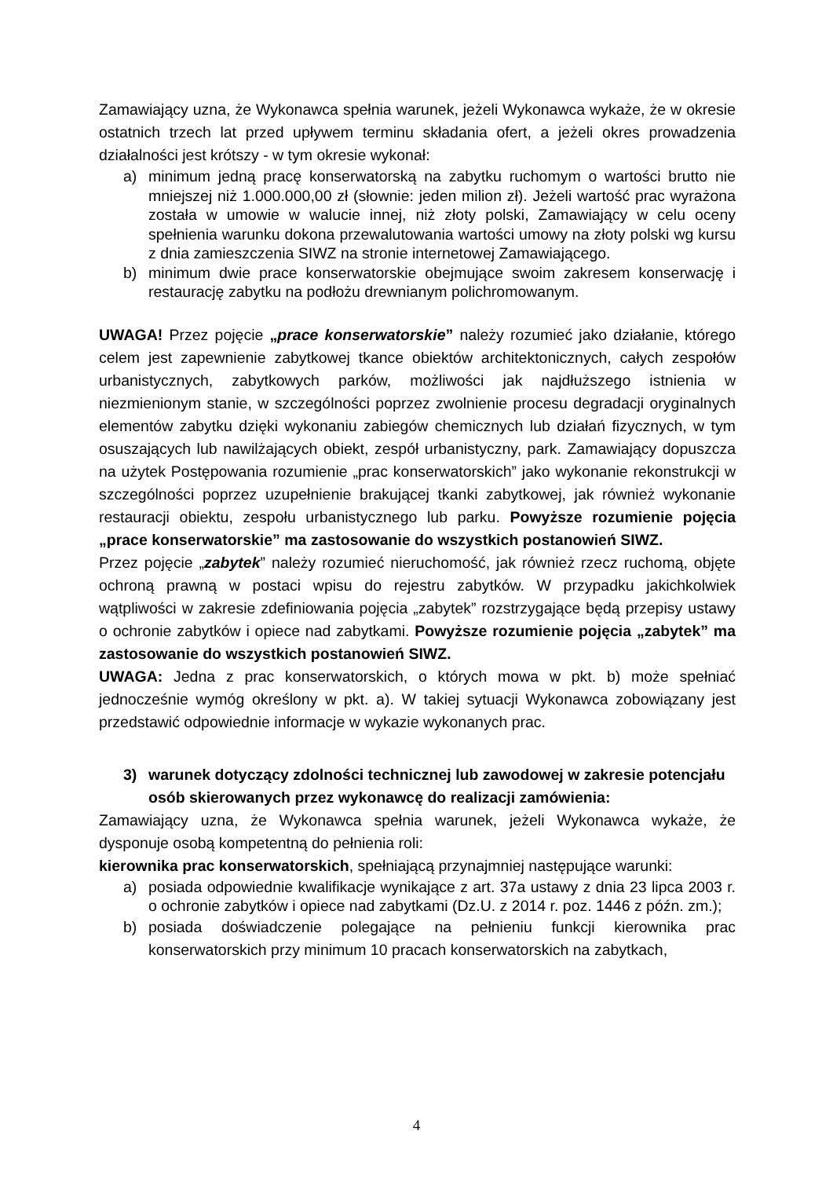Zamawiający uzna, że Wykonawca spełnia warunek, jeżeli Wykonawca wykaże, że w okresie ostatnich trzech lat przed upływem terminu składania ofert, a jeżeli okres prowadzenia działalności jest krótszy - w tym okresie wykonał:
a) minimum jedną pracę konserwatorską na zabytku ruchomym o wartości brutto nie mniejszej niż 1.000.000,00 zł (słownie: jeden milion zł). Jeżeli wartość prac wyrażona została w umowie w walucie innej, niż złoty polski, Zamawiający w celu oceny spełnienia warunku dokona przewalutowania wartości umowy na złoty polski wg kursu z dnia zamieszczenia SIWZ na stronie internetowej Zamawiającego.
b) minimum dwie prace konserwatorskie obejmujące swoim zakresem konserwację i restaurację zabytku na podłożu drewnianym polichromowanym.
UWAGA! Przez pojęcie „prace konserwatorskie” należy rozumieć jako działanie, którego celem jest zapewnienie zabytkowej tkance obiektów architektonicznych, całych zespołów urbanistycznych, zabytkowych parków, możliwości jak najdłuższego istnienia w niezmienionym stanie, w szczególności poprzez zwolnienie procesu degradacji oryginalnych elementów zabytku dzięki wykonaniu zabiegów chemicznych lub działań fizycznych, w tym osuszających lub nawilżających obiekt, zespół urbanistyczny, park. Zamawiający dopuszcza na użytek Postępowania rozumienie „prac konserwatorskich” jako wykonanie rekonstrukcji w szczególności poprzez uzupełnienie brakującej tkanki zabytkowej, jak również wykonanie restauracji obiektu, zespołu urbanistycznego lub parku. Powyższe rozumienie pojęcia „prace konserwatorskie” ma zastosowanie do wszystkich postanowień SIWZ.
Przez pojęcie „zabytek” należy rozumieć nieruchomość, jak również rzecz ruchomą, objęte ochroną prawną w postaci wpisu do rejestru zabytków. W przypadku jakichkolwiek wątpliwości w zakresie zdefiniowania pojęcia „zabytek” rozstrzygające będą przepisy ustawy o ochronie zabytków i opiece nad zabytkami. Powyższe rozumienie pojęcia „zabytek” ma zastosowanie do wszystkich postanowień SIWZ.
UWAGA: Jedna z prac konserwatorskich, o których mowa w pkt. b) może spełniać jednocześnie wymóg określony w pkt. a). W takiej sytuacji Wykonawca zobowiązany jest przedstawić odpowiednie informacje w wykazie wykonanych prac.
3) warunek dotyczący zdolności technicznej lub zawodowej w zakresie potencjału osób skierowanych przez wykonawcę do realizacji zamówienia:
Zamawiający uzna, że Wykonawca spełnia warunek, jeżeli Wykonawca wykaże, że dysponuje osobą kompetentną do pełnienia roli:
kierownika prac konserwatorskich, spełniającą przynajmniej następujące warunki:
a) posiada odpowiednie kwalifikacje wynikające z art. 37a ustawy z dnia 23 lipca 2003 r. o ochronie zabytków i opiece nad zabytkami (Dz.U. z 2014 r. poz. 1446 z późn. zm.);
b) posiada doświadczenie polegające na pełnieniu funkcji kierownika prac konserwatorskich przy minimum 10 pracach konserwatorskich na zabytkach,
4